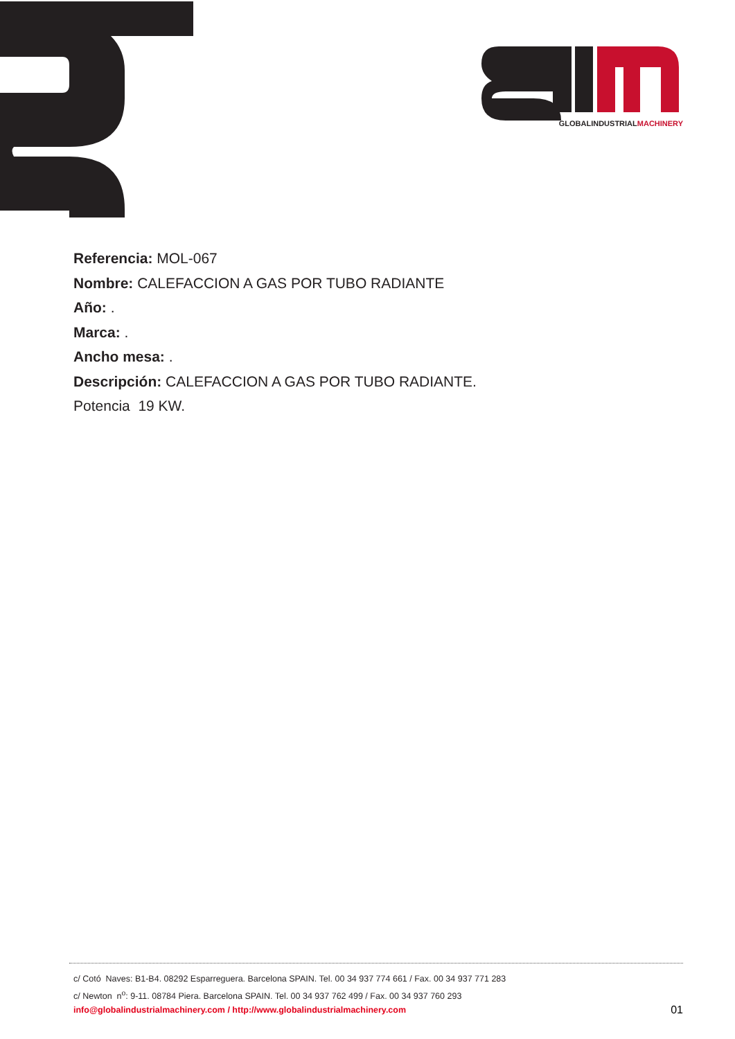GLOBALINDUSTRIALMACHINERY
Referencia: MOL-067
Nombre: CALEFACCION A GAS POR TUBO RADIANTE
Año: .
Marca: .
Ancho mesa: .
Descripción: CALEFACCION A GAS POR TUBO RADIANTE.
Potencia 19 KW.
c/ Cotó Naves: B1-B4. 08292 Esparreguera. Barcelona SPAIN. Tel. 00 34 937 774 661 / Fax. 00 34 937 771 283
c/ Newton n<sup>o</sup>: 9-11. 08784 Piera. Barcelona SPAIN. Tel. 00 34 937 762 499 / Fax. 00 34 937 760 293
info@globalindustrialmachinery.com / http://www.globalindustrialmachinery.com 01